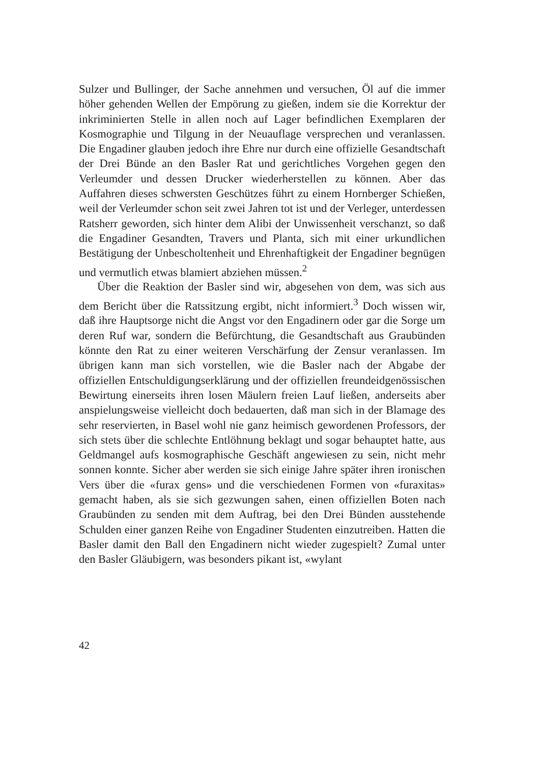Sulzer und Bullinger, der Sache annehmen und versuchen, Öl auf die immer höher gehenden Wellen der Empörung zu gießen, indem sie die Korrektur der inkriminierten Stelle in allen noch auf Lager befindlichen Exemplaren der Kosmographie und Tilgung in der Neuauflage versprechen und veranlassen. Die Engadiner glauben jedoch ihre Ehre nur durch eine offizielle Gesandtschaft der Drei Bünde an den Basler Rat und gerichtliches Vorgehen gegen den Verleumder und dessen Drucker wiederherstellen zu können. Aber das Auffahren dieses schwersten Geschützes führt zu einem Hornberger Schießen, weil der Verleumder schon seit zwei Jahren tot ist und der Verleger, unterdessen Ratsherr geworden, sich hinter dem Alibi der Unwissenheit verschanzt, so daß die Engadiner Gesandten, Travers und Planta, sich mit einer urkundlichen Bestätigung der Unbescholtenheit und Ehrenhaftigkeit der Engadiner begnügen und vermutlich etwas blamiert abziehen müssen.<sup>2</sup>
Über die Reaktion der Basler sind wir, abgesehen von dem, was sich aus dem Bericht über die Ratssitzung ergibt, nicht informiert.<sup>3</sup> Doch wissen wir, daß ihre Hauptsorge nicht die Angst vor den Engadinern oder gar die Sorge um deren Ruf war, sondern die Befürchtung, die Gesandtschaft aus Graubünden könnte den Rat zu einer weiteren Verschärfung der Zensur veranlassen. Im übrigen kann man sich vorstellen, wie die Basler nach der Abgabe der offiziellen Entschuldigungserklärung und der offiziellen freundeidgenössischen Bewirtung einerseits ihren losen Mäulern freien Lauf ließen, anderseits aber anspielungsweise vielleicht doch bedauerten, daß man sich in der Blamage des sehr reservierten, in Basel wohl nie ganz heimisch gewordenen Professors, der sich stets über die schlechte Entlöhnung beklagt und sogar behauptet hatte, aus Geldmangel aufs kosmographische Geschäft angewiesen zu sein, nicht mehr sonnen konnte. Sicher aber werden sie sich einige Jahre später ihren ironischen Vers über die «furax gens» und die verschiedenen Formen von «furaxitas» gemacht haben, als sie sich gezwungen sahen, einen offiziellen Boten nach Graubünden zu senden mit dem Auftrag, bei den Drei Bünden ausstehende Schulden einer ganzen Reihe von Engadiner Studenten einzutreiben. Hatten die Basler damit den Ball den Engadinern nicht wieder zugespielt? Zumal unter den Basler Gläubigern, was besonders pikant ist, «wylant
42